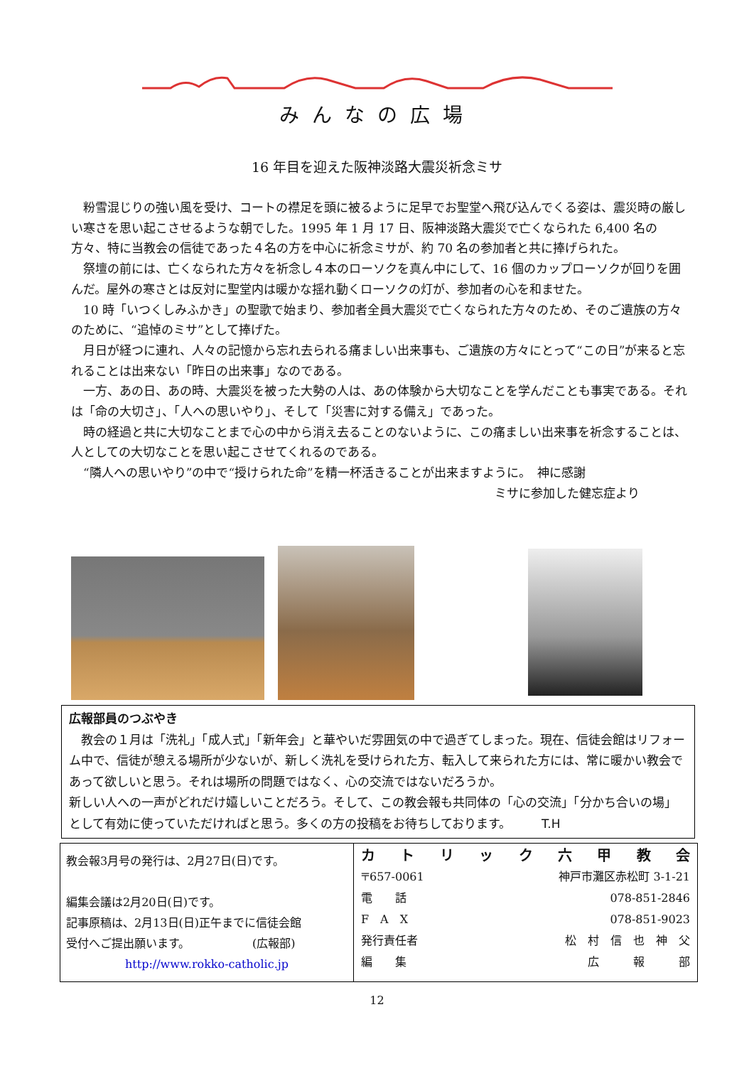みんなの広場
16 年目を迎えた阪神淡路大震災祈念ミサ
粉雪混じりの強い風を受け、コートの襟足を頭に被るように足早でお聖堂へ飛び込んでくる姿は、震災時の厳しい寒さを思い起こさせるような朝でした。1995 年 1 月 17 日、阪神淡路大震災で亡くなられた 6,400 名の方々、特に当教会の信徒であった４名の方を中心に祈念ミサが、約 70 名の参加者と共に捧げられた。
祭壇の前には、亡くなられた方々を祈念し４本のローソクを真ん中にして、16 個のカップローソクが回りを囲んだ。屋外の寒さとは反対に聖堂内は暖かな揺れ動くローソクの灯が、参加者の心を和ませた。
10 時「いつくしみふかき」の聖歌で始まり、参加者全員大震災で亡くなられた方々のため、そのご遺族の方々のために、“追悼のミサ”として捧げた。
月日が経つに連れ、人々の記憶から忘れ去られる痛ましい出来事も、ご遺族の方々にとって“この日”が来ると忘れることは出来ない「昨日の出来事」なのである。
一方、あの日、あの時、大震災を被った大勢の人は、あの体験から大切なことを学んだことも事実である。それは「命の大切さ」、「人への思いやり」、そして「災害に対する備え」であった。
時の経過と共に大切なことまで心の中から消え去ることのないように、この痛ましい出来事を祈念することは、人としての大切なことを思い起こさせてくれるのである。
“隣人への思いやり”の中で“授けられた命”を精一杯活きることが出来ますように。　神に感謝
ミサに参加した健忘症より
広報部員のつぶやき
教会の１月は「洗礼」「成人式」「新年会」と華やいだ雰囲気の中で過ぎてしまった。現在、信徒会館はリフォーム中で、信徒が憩える場所が少ないが、新しく洗礼を受けられた方、転入して来られた方には、常に暖かい教会であって欲しいと思う。それは場所の問題ではなく、心の交流ではないだろうか。
新しい人への一声がどれだけ嬉しいことだろう。そして、この教会報も共同体の「心の交流」「分かち合いの場」として有効に使っていただければと思う。多くの方の投稿をお待ちしております。　　　T.H
| 教会報3月号の発行は、2月27日(日)です。 編集会議は2月20日(日)です。 記事原稿は、2月13日(日)正午までに信徒会館 受付へご提出願います。 (広報部) http://www.rokko-catholic.jp | カ ト リ ッ ク 六 甲 教 会 〒657-0061 神戸市灘区赤松町 3-1-21 電 話 078-851-2846 F A X 078-851-9023 発行責任者 松 村 信 也 神 父 編 集 広 報 部 |
12